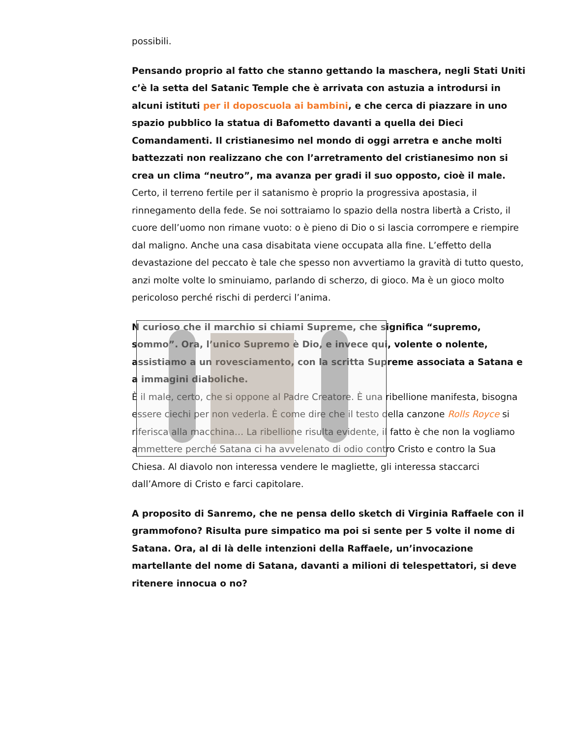possibili.
Pensando proprio al fatto che stanno gettando la maschera, negli Stati Uniti c’è la setta del Satanic Temple che è arrivata con astuzia a introdursi in alcuni istituti per il doposcuola ai bambini, e che cerca di piazzare in uno spazio pubblico la statua di Bafometto davanti a quella dei Dieci Comandamenti. Il cristianesimo nel mondo di oggi arretra e anche molti battezzati non realizzano che con l’arretramento del cristianesimo non si crea un clima “neutro”, ma avanza per gradi il suo opposto, cioè il male.
Certo, il terreno fertile per il satanismo è proprio la progressiva apostasia, il rinnegamento della fede. Se noi sottraiamo lo spazio della nostra libertà a Cristo, il cuore dell’uomo non rimane vuoto: o è pieno di Dio o si lascia corrompere e riempire dal maligno. Anche una casa disabitata viene occupata alla fine. L’effetto della devastazione del peccato è tale che spesso non avvertiamo la gravità di tutto questo, anzi molte volte lo sminuiamo, parlando di scherzo, di gioco. Ma è un gioco molto pericoloso perché rischi di perderci l’anima.
N curioso che il marchio si chiami Supreme, che significa “supremo, sommo”. Ora, l’unico Supremo è Dio, e invece qui, volente o nolente, assistiamo a un rovesciamento, con la scritta Supreme associata a Satana e a immagini diaboliche.
È il male, certo, che si oppone al Padre Creatore. È una ribellione manifesta, bisogna essere ciechi per non vederla. È come dire che il testo della canzone Rolls Royce si riferisca alla macchina… La ribellione risulta evidente, il fatto è che non la vogliamo ammettere perché Satana ci ha avvelenato di odio contro Cristo e contro la Sua Chiesa. Al diavolo non interessa vendere le magliette, gli interessa staccarci dall’Amore di Cristo e farci capitolare.
A proposito di Sanremo, che ne pensa dello sketch di Virginia Raffaele con il grammofono? Risulta pure simpatico ma poi si sente per 5 volte il nome di Satana. Ora, al di là delle intenzioni della Raffaele, un’invocazione martellante del nome di Satana, davanti a milioni di telespettatori, si deve ritenere innocua o no?